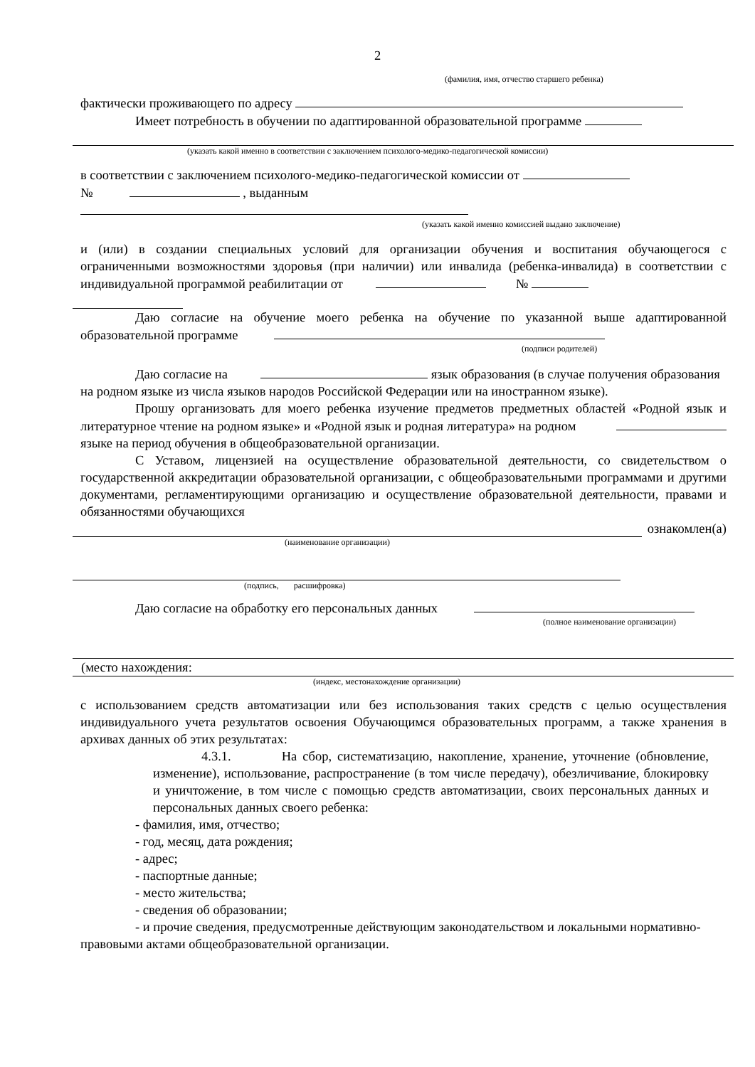2
(фамилия, имя, отчество старшего ребенка)
фактически проживающего по адресу
Имеет потребность в обучении по адаптированной образовательной программе
(указать какой именно в соответствии с заключением психолого-медико-педагогической комиссии)
в соответствии с заключением психолого-медико-педагогической комиссии от
№ , выданным
(указать какой именно комиссией выдано заключение)
и (или) в создании специальных условий для организации обучения и воспитания обучающегося с ограниченными возможностями здоровья (при наличии) или инвалида (ребенка-инвалида) в соответствии с индивидуальной программой реабилитации от №
Даю согласие на обучение моего ребенка на обучение по указанной выше адаптированной образовательной программе
(подписи родителей)
Даю согласие на язык образования (в случае получения образования на родном языке из числа языков народов Российской Федерации или на иностранном языке).
Прошу организовать для моего ребенка изучение предметов предметных областей «Родной язык и литературное чтение на родном языке» и «Родной язык и родная литература» на родном языке на период обучения в общеобразовательной организации.
С Уставом, лицензией на осуществление образовательной деятельности, со свидетельством о государственной аккредитации образовательной организации, с общеобразовательными программами и другими документами, регламентирующими организацию и осуществление образовательной деятельности, правами и обязанностями обучающихся
ознакомлен(а)
(наименование организации)
(подпись, расшифровка)
Даю согласие на обработку его персональных данных
(полное наименование организации)
(место нахождения:
(индекс, местонахождение организации)
с использованием средств автоматизации или без использования таких средств с целью осуществления индивидуального учета результатов освоения Обучающимся образовательных программ, а также хранения в архивах данных об этих результатах:
4.3.1. На сбор, систематизацию, накопление, хранение, уточнение (обновление, изменение), использование, распространение (в том числе передачу), обезличивание, блокировку и уничтожение, в том числе с помощью средств автоматизации, своих персональных данных и персональных данных своего ребенка:
- фамилия, имя, отчество;
- год, месяц, дата рождения;
- адрес;
- паспортные данные;
- место жительства;
- сведения об образовании;
- и прочие сведения, предусмотренные действующим законодательством и локальными нормативно-правовыми актами общеобразовательной организации.